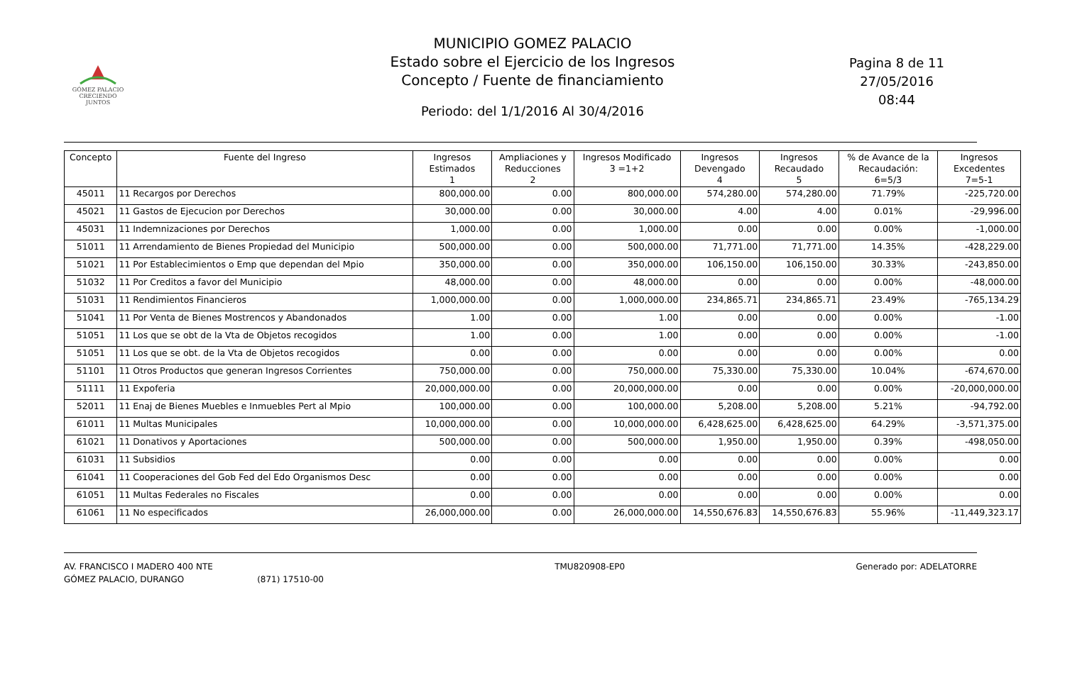GÓMEZ PALACIO
CRECIENDO JUNTOS
MUNICIPIO GOMEZ PALACIO
Estado sobre el Ejercicio de los Ingresos
Concepto / Fuente de financiamiento
Periodo: del 1/1/2016 Al 30/4/2016
Pagina 8 de 11
27/05/2016
08:44
| Concepto | Fuente del Ingreso | Ingresos Estimados 1 | Ampliaciones y Reducciones 2 | Ingresos Modificado 3 =1+2 | Ingresos Devengado 4 | Ingresos Recaudado 5 | % de Avance de la Recaudación: 6=5/3 | Ingresos Excedentes 7=5-1 |
| --- | --- | --- | --- | --- | --- | --- | --- | --- |
| 45011 | 11 Recargos por Derechos | 800,000.00 | 0.00 | 800,000.00 | 574,280.00 | 574,280.00 | 71.79% | -225,720.00 |
| 45021 | 11 Gastos de Ejecucion por Derechos | 30,000.00 | 0.00 | 30,000.00 | 4.00 | 4.00 | 0.01% | -29,996.00 |
| 45031 | 11 Indemnizaciones por Derechos | 1,000.00 | 0.00 | 1,000.00 | 0.00 | 0.00 | 0.00% | -1,000.00 |
| 51011 | 11 Arrendamiento de Bienes Propiedad del Municipio | 500,000.00 | 0.00 | 500,000.00 | 71,771.00 | 71,771.00 | 14.35% | -428,229.00 |
| 51021 | 11 Por Establecimientos o Emp que dependan del Mpio | 350,000.00 | 0.00 | 350,000.00 | 106,150.00 | 106,150.00 | 30.33% | -243,850.00 |
| 51032 | 11 Por Creditos a favor del Municipio | 48,000.00 | 0.00 | 48,000.00 | 0.00 | 0.00 | 0.00% | -48,000.00 |
| 51031 | 11 Rendimientos Financieros | 1,000,000.00 | 0.00 | 1,000,000.00 | 234,865.71 | 234,865.71 | 23.49% | -765,134.29 |
| 51041 | 11 Por Venta de Bienes Mostrencos y Abandonados | 1.00 | 0.00 | 1.00 | 0.00 | 0.00 | 0.00% | -1.00 |
| 51051 | 11 Los que se obt de la Vta de Objetos recogidos | 1.00 | 0.00 | 1.00 | 0.00 | 0.00 | 0.00% | -1.00 |
| 51051 | 11 Los que se obt. de la Vta de Objetos recogidos | 0.00 | 0.00 | 0.00 | 0.00 | 0.00 | 0.00% | 0.00 |
| 51101 | 11 Otros Productos que generan Ingresos Corrientes | 750,000.00 | 0.00 | 750,000.00 | 75,330.00 | 75,330.00 | 10.04% | -674,670.00 |
| 51111 | 11 Expoferia | 20,000,000.00 | 0.00 | 20,000,000.00 | 0.00 | 0.00 | 0.00% | -20,000,000.00 |
| 52011 | 11 Enaj de Bienes Muebles e Inmuebles Pert al Mpio | 100,000.00 | 0.00 | 100,000.00 | 5,208.00 | 5,208.00 | 5.21% | -94,792.00 |
| 61011 | 11 Multas Municipales | 10,000,000.00 | 0.00 | 10,000,000.00 | 6,428,625.00 | 6,428,625.00 | 64.29% | -3,571,375.00 |
| 61021 | 11 Donativos y Aportaciones | 500,000.00 | 0.00 | 500,000.00 | 1,950.00 | 1,950.00 | 0.39% | -498,050.00 |
| 61031 | 11 Subsidios | 0.00 | 0.00 | 0.00 | 0.00 | 0.00 | 0.00% | 0.00 |
| 61041 | 11 Cooperaciones del Gob Fed del Edo Organismos Desc | 0.00 | 0.00 | 0.00 | 0.00 | 0.00 | 0.00% | 0.00 |
| 61051 | 11 Multas Federales no Fiscales | 0.00 | 0.00 | 0.00 | 0.00 | 0.00 | 0.00% | 0.00 |
| 61061 | 11 No especificados | 26,000,000.00 | 0.00 | 26,000,000.00 | 14,550,676.83 | 14,550,676.83 | 55.96% | -11,449,323.17 |
AV. FRANCISCO I MADERO 400 NTE
GÓMEZ PALACIO, DURANGO (871) 17510-00
TMU820908-EP0 Generado por: ADELATORRE